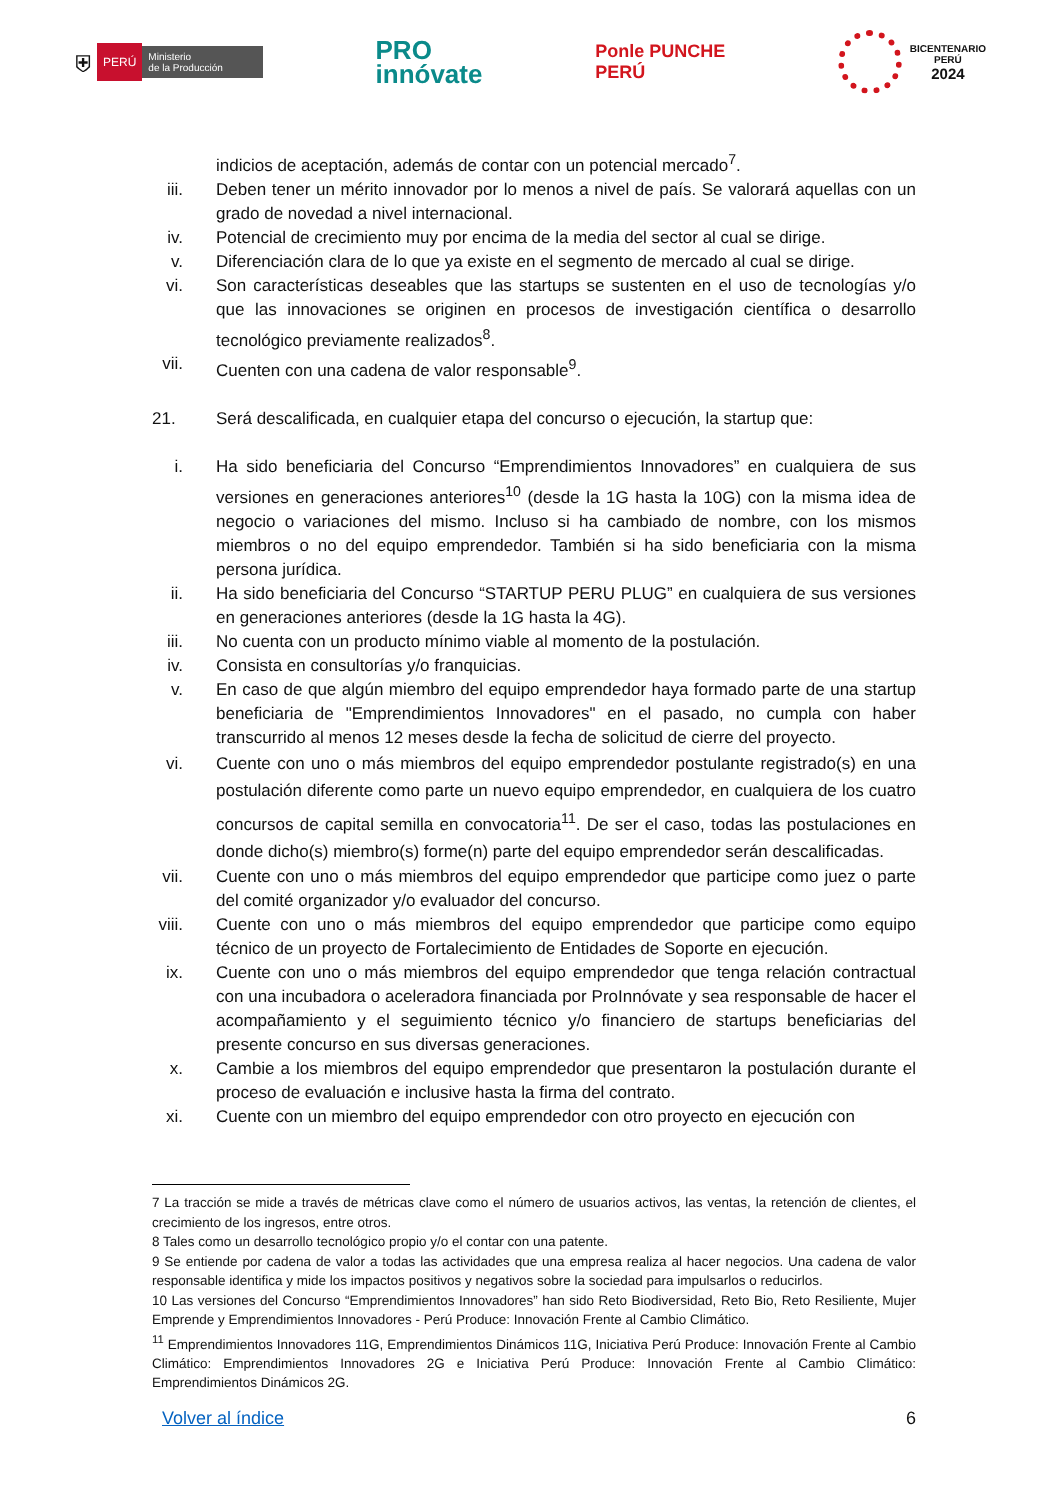⛨ PERÚ Ministerio
de la Producción
PRO
innóvate
Ponle PUNCHE
PERÚ
BICENTENARIO
PERÚ
2024
indicios de aceptación, además de contar con un potencial mercado<sup>7</sup>.
iii. Deben tener un mérito innovador por lo menos a nivel de país. Se valorará aquellas con un grado de novedad a nivel internacional.
iv. Potencial de crecimiento muy por encima de la media del sector al cual se dirige.
v. Diferenciación clara de lo que ya existe en el segmento de mercado al cual se dirige.
vi. Son características deseables que las startups se sustenten en el uso de tecnologías y/o que las innovaciones se originen en procesos de investigación científica o desarrollo tecnológico previamente realizados<sup>8</sup>.
vii. Cuenten con una cadena de valor responsable<sup>9</sup>.
21. Será descalificada, en cualquier etapa del concurso o ejecución, la startup que:
i. Ha sido beneficiaria del Concurso “Emprendimientos Innovadores” en cualquiera de sus versiones en generaciones anteriores<sup>10</sup> (desde la 1G hasta la 10G) con la misma idea de negocio o variaciones del mismo. Incluso si ha cambiado de nombre, con los mismos miembros o no del equipo emprendedor. También si ha sido beneficiaria con la misma persona jurídica.
ii. Ha sido beneficiaria del Concurso “STARTUP PERU PLUG” en cualquiera de sus versiones en generaciones anteriores (desde la 1G hasta la 4G).
iii. No cuenta con un producto mínimo viable al momento de la postulación.
iv. Consista en consultorías y/o franquicias.
v. En caso de que algún miembro del equipo emprendedor haya formado parte de una startup beneficiaria de "Emprendimientos Innovadores" en el pasado, no cumpla con haber transcurrido al menos 12 meses desde la fecha de solicitud de cierre del proyecto.
vi. Cuente con uno o más miembros del equipo emprendedor postulante registrado(s) en una postulación diferente como parte un nuevo equipo emprendedor, en cualquiera de los cuatro concursos de capital semilla en convocatoria<sup>11</sup>. De ser el caso, todas las postulaciones en donde dicho(s) miembro(s) forme(n) parte del equipo emprendedor serán descalificadas.
vii. Cuente con uno o más miembros del equipo emprendedor que participe como juez o parte del comité organizador y/o evaluador del concurso.
viii. Cuente con uno o más miembros del equipo emprendedor que participe como equipo técnico de un proyecto de Fortalecimiento de Entidades de Soporte en ejecución.
ix. Cuente con uno o más miembros del equipo emprendedor que tenga relación contractual con una incubadora o aceleradora financiada por ProInnóvate y sea responsable de hacer el acompañamiento y el seguimiento técnico y/o financiero de startups beneficiarias del presente concurso en sus diversas generaciones.
x. Cambie a los miembros del equipo emprendedor que presentaron la postulación durante el proceso de evaluación e inclusive hasta la firma del contrato.
xi. Cuente con un miembro del equipo emprendedor con otro proyecto en ejecución con
7 La tracción se mide a través de métricas clave como el número de usuarios activos, las ventas, la retención de clientes, el crecimiento de los ingresos, entre otros.
8 Tales como un desarrollo tecnológico propio y/o el contar con una patente.
9 Se entiende por cadena de valor a todas las actividades que una empresa realiza al hacer negocios. Una cadena de valor responsable identifica y mide los impactos positivos y negativos sobre la sociedad para impulsarlos o reducirlos.
10 Las versiones del Concurso “Emprendimientos Innovadores” han sido Reto Biodiversidad, Reto Bio, Reto Resiliente, Mujer Emprende y Emprendimientos Innovadores - Perú Produce: Innovación Frente al Cambio Climático.
<sup>11</sup> Emprendimientos Innovadores 11G, Emprendimientos Dinámicos 11G, Iniciativa Perú Produce: Innovación Frente al Cambio Climático: Emprendimientos Innovadores 2G e Iniciativa Perú Produce: Innovación Frente al Cambio Climático: Emprendimientos Dinámicos 2G.
Volver al índice 6